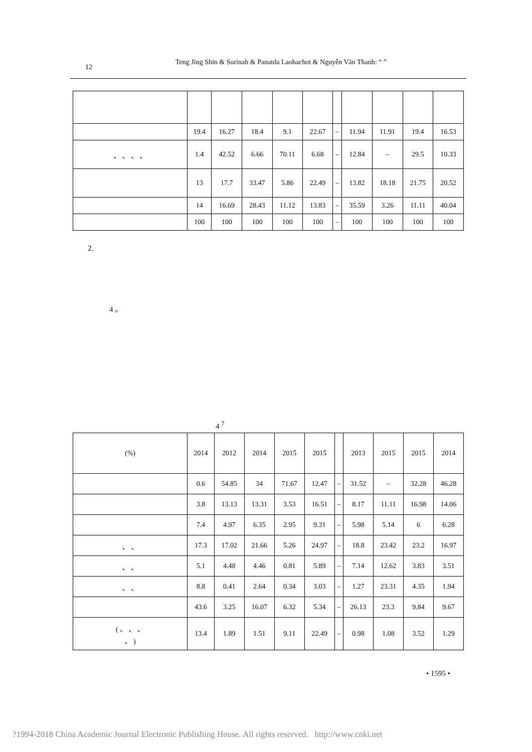12
Teng Jing Shin & Surinah & Panatda Laohachot & Nguyễn Văn Thanh: “ ”
| | 19.4 | 16.27 | 18.4 | 9.1 | 22.67 | – | 11.94 | 11.91 | 19.4 | 16.53 |
| 、 、 、 、 | 1.4 | 42.52 | 6.66 | 70.11 | 6.68 | – | 12.84 | – | 29.5 | 10.33 |
| | 13 | 17.7 | 33.47 | 5.86 | 22.49 | – | 13.82 | 18.18 | 21.75 | 20.52 |
| | 14 | 16.69 | 28.43 | 11.12 | 13.83 | – | 35.59 | 3.26 | 11.11 | 40.04 |
| | 100 | 100 | 100 | 100 | 100 | – | 100 | 100 | 100 | 100 |
2.
4 。
4 <sup>7</sup>
| (%) | 2014 | 2012 | 2014 | 2015 | 2015 | | 2013 | 2015 | 2015 | 2014 |
| | 0.6 | 54.85 | 34 | 71.67 | 12.47 | – | 31.52 | – | 32.28 | 46.28 |
| | 3.8 | 13.13 | 13.31 | 3.53 | 16.51 | – | 8.17 | 11.11 | 16.98 | 14.06 |
| | 7.4 | 4.97 | 6.35 | 2.95 | 9.31 | – | 5.98 | 5.14 | 6 | 6.28 |
| 、 、 | 17.3 | 17.02 | 21.66 | 5.26 | 24.97 | – | 18.8 | 23.42 | 23.2 | 16.97 |
| 、 、 | 5.1 | 4.48 | 4.46 | 0.81 | 5.89 | – | 7.14 | 12.62 | 3.83 | 3.51 |
| 、 、 | 8.8 | 0.41 | 2.64 | 0.34 | 3.03 | – | 1.27 | 23.31 | 4.35 | 1.94 |
| | 43.6 | 3.25 | 16.07 | 6.32 | 5.34 | – | 26.13 | 23.3 | 9.84 | 9.67 |
| ( 、 、 、 、 ) | 13.4 | 1.89 | 1.51 | 9.11 | 22.49 | – | 0.98 | 1.08 | 3.52 | 1.29 |
• 1595 •
?1994-2018 China Academic Journal Electronic Publishing House. All rights reserved. http://www.cnki.net